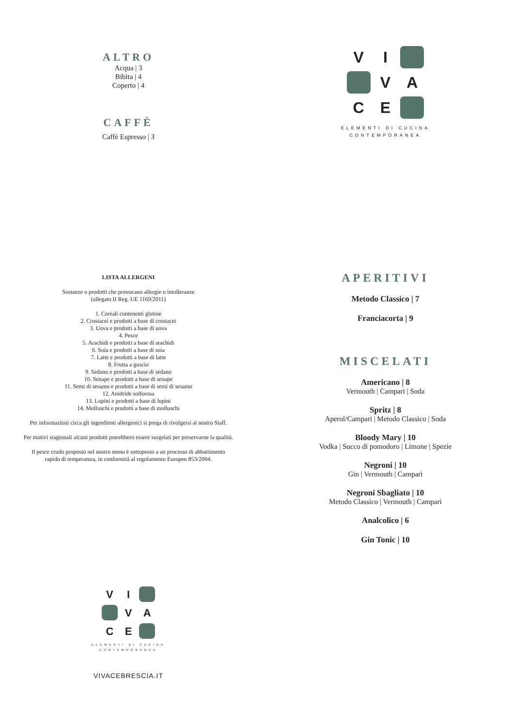ALTRO
Acqua | 3
Bibita | 4
Coperto | 4
CAFFÈ
Caffè Espresso | 3
V
I
V
A
C
E
ELEMENTI DI CUCINA
CONTEMPORANEA
LISTA ALLERGENI
Sostanze o prodotti che provocano allergie o intolleranze
(allegato II Reg. UE 1169/2011)
1. Cereali contenenti glutine
2. Crostacei e prodotti a base di crostacei
3. Uova e prodotti a base di uova
4. Pesce
5. Arachidi e prodotti a base di arachidi
6. Soia e prodotti a base di soia
7. Latte e prodotti a base di latte
8. Frutta a guscio
9. Sedano e prodotti a base di sedano
10. Senape e prodotti a base di senape
11. Semi di sesamo e prodotti a base di semi di sesamo
12. Anidride solforosa
13. Lupini e prodotti a base di lupini
14. Molluschi e prodotti a base di molluschi
Per informazioni circa gli ingredienti allergenici si prega di rivolgersi al nostro Staff.
Per motivi stagionali alcuni prodotti potrebbero essere surgelati per preservarne la qualità.
Il pesce crudo proposto nel nostro menu è sottoposto a un processo di abbattimento
rapido di temperatura, in conformità al regolamento Europeo 853/2004.
V
I
V
A
C
E
ELEMENTI DI CUCINA
CONTEMPORANEA
VIVACEBRESCIA.IT
APERITIVI
Metodo Classico | 7
Franciacorta | 9
MISCELATI
Americano | 8
Vermouth | Campari | Soda
Spritz | 8
Aperol/Campari | Metodo Classico | Soda
Bloody Mary | 10
Vodka | Succo di pomodoro | Limone | Spezie
Negroni | 10
Gin | Vermouth | Campari
Negroni Sbagliato | 10
Metodo Classico | Vermouth | Campari
Analcolico | 6
Gin Tonic | 10